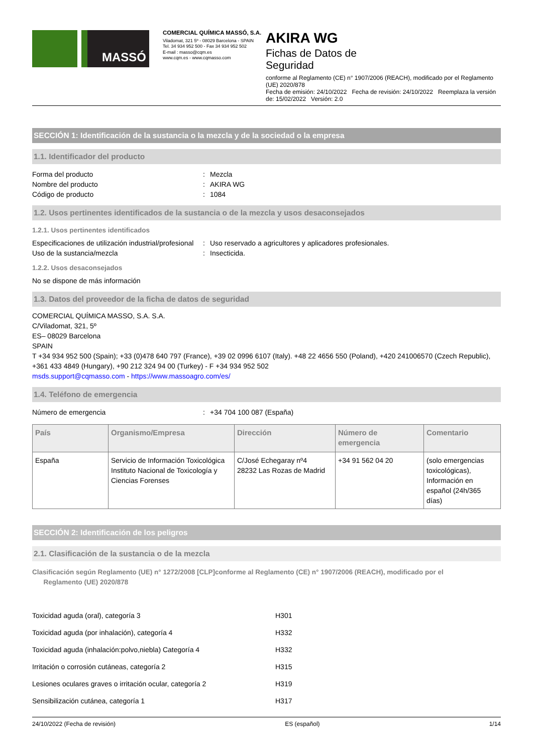MASSÓ
COMERCIAL QUÍMICA MASSÓ, S.A.
Viladomat, 321 5º - 08029 Barcelona - SPAIN
Tel. 34 934 952 500 - Fax 34 934 952 502
E-mail : masso@cqm.es
www.cqm.es - www.cqmasso.com
AKIRA WG
Fichas de Datos de
Seguridad
conforme al Reglamento (CE) n° 1907/2006 (REACH), modificado por el Reglamento (UE) 2020/878
Fecha de emisión: 24/10/2022 Fecha de revisión: 24/10/2022 Reemplaza la versión de: 15/02/2022 Versión: 2.0
SECCIÓN 1: Identificación de la sustancia o la mezcla y de la sociedad o la empresa
1.1. Identificador del producto
Forma del producto: Mezcla
Nombre del producto: AKIRA WG
Código de producto: 1084
1.2. Usos pertinentes identificados de la sustancia o de la mezcla y usos desaconsejados
1.2.1. Usos pertinentes identificados
Especificaciones de utilización industrial/profesional: Uso reservado a agricultores y aplicadores profesionales.
Uso de la sustancia/mezcla: Insecticida.
1.2.2. Usos desaconsejados
No se dispone de más información
1.3. Datos del proveedor de la ficha de datos de seguridad
COMERCIAL QUÍMICA MASSO, S.A. S.A.
C/Viladomat, 321, 5º
ES– 08029 Barcelona
SPAIN
T +34 934 952 500 (Spain); +33 (0)478 640 797 (France), +39 02 0996 6107 (Italy). +48 22 4656 550 (Poland), +420 241006570 (Czech Republic), +361 433 4849 (Hungary), +90 212 324 94 00 (Turkey) - F +34 934 952 502
msds.support@cqmasso.com - https://www.massoagro.com/es/
1.4. Teléfono de emergencia
Número de emergencia: +34 704 100 087 (España)
| País | Organismo/Empresa | Dirección | Número de emergencia | Comentario |
| --- | --- | --- | --- | --- |
| España | Servicio de Información Toxicológica Instituto Nacional de Toxicología y Ciencias Forenses | C/José Echegaray nº4 28232 Las Rozas de Madrid | +34 91 562 04 20 | (solo emergencias toxicológicas), Información en español (24h/365 días) |
SECCIÓN 2: Identificación de los peligros
2.1. Clasificación de la sustancia o de la mezcla
Clasificación según Reglamento (UE) n° 1272/2008 [CLP]conforme al Reglamento (CE) n° 1907/2006 (REACH), modificado por el
Reglamento (UE) 2020/878
Toxicidad aguda (oral), categoría 3 H301
Toxicidad aguda (por inhalación), categoría 4 H332
Toxicidad aguda (inhalación:polvo,niebla) Categoría 4 H332
Irritación o corrosión cutáneas, categoría 2 H315
Lesiones oculares graves o irritación ocular, categoría 2 H319
Sensibilización cutánea, categoría 1 H317
24/10/2022 (Fecha de revisión) ES (español) 1/14